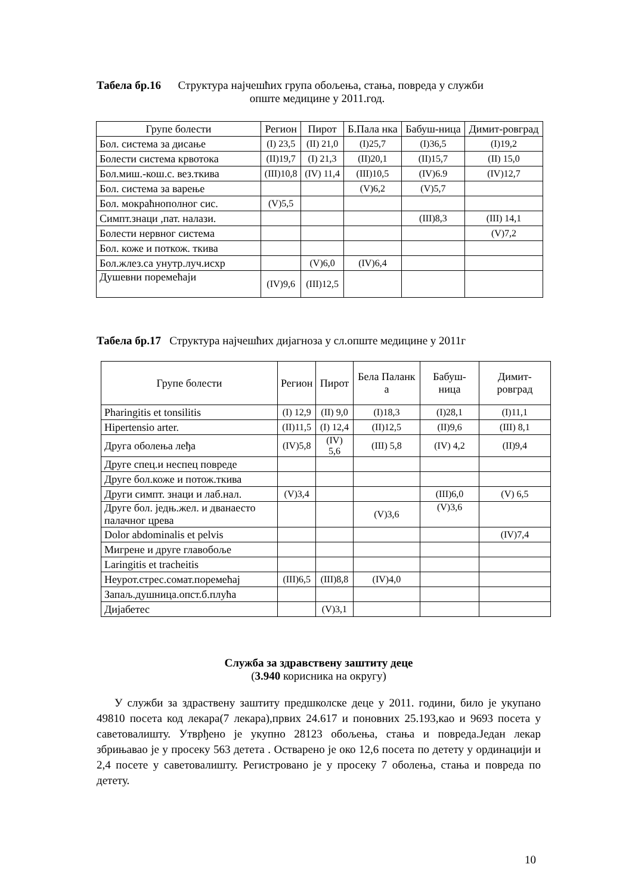Табела бр.16 Структура најчешћих група обољења, стања, повреда у служби
опште медицине у 2011.год.
| Групе болести | Регион | Пирот | Б.Пала нка | Бабуш-ница | Димит-ровград |
| --- | --- | --- | --- | --- | --- |
| Бол. система за дисање | (I) 23,5 | (II) 21,0 | (I)25,7 | (I)36,5 | (I)19,2 |
| Болести система крвотока | (II)19,7 | (I) 21,3 | (II)20,1 | (II)15,7 | (II) 15,0 |
| Бол.миш.-кош.с. вез.ткива | (III)10,8 | (IV) 11,4 | (III)10,5 | (IV)6.9 | (IV)12,7 |
| Бол. система за варење | | | (V)6,2 | (V)5,7 | |
| Бол. мокраћнополног сис. | (V)5,5 | | | | |
| Симпт.знаци ,пат. налази. | | | | (III)8,3 | (III) 14,1 |
| Болести нервног система | | | | | (V)7,2 |
| Бол. коже и поткож. ткива | | | | | |
| Бол.жлез.са унутр.луч.исхр | | (V)6,0 | (IV)6,4 | | |
| Душевни поремећаји | (IV)9,6 | (III)12,5 | | | |
Табела бр.17 Структура најчешћих дијагноза у сл.опште медицине у 2011г
| Групе болести | Регион | Пирот | Бела Паланк а | Бабуш-ница | Димит-ровград |
| --- | --- | --- | --- | --- | --- |
| Pharingitis et tonsilitis | (I) 12,9 | (II) 9,0 | (I)18,3 | (I)28,1 | (I)11,1 |
| Hipertensio arter. | (II)11,5 | (I) 12,4 | (II)12,5 | (II)9,6 | (III) 8,1 |
| Друга оболења леђа | (IV)5,8 | (IV) 5,6 | (III) 5,8 | (IV) 4,2 | (II)9,4 |
| Друге спец.и неспец повреде | | | | | |
| Друге бол.коже и потож.ткива | | | | | |
| Други симпт. знаци и лаб.нал. | (V)3,4 | | | (III)6,0 | (V) 6,5 |
| Друге бол. једњ.жел. и дванаесто палачног црева | | | (V)3,6 | (V)3,6 | |
| Dolor abdominalis et pelvis | | | | | (IV)7,4 |
| Мигрене и друге главобоље | | | | | |
| Laringitis et tracheitis | | | | | |
| Неурот.стрес.сомат.поремећај | (III)6,5 | (III)8,8 | (IV)4,0 | | |
| Запаљ.душница.опст.б.плућа | | | | | |
| Дијабетес | | (V)3,1 | | | |
Служба за здравствену заштиту деце
(3.940 корисника на округу)
У служби за здраствену заштиту предшколске деце у 2011. години, било је укупано 49810 посета код лекара(7 лекара),првих 24.617 и поновних 25.193,као и 9693 посета у саветовалишту. Утврђено је укупно 28123 обољења, стања и повреда.Један лекар збрињавао је у просеку 563 детета . Остварено је око 12,6 посета по детету у ординацији и 2,4 посете у саветовалишту. Регистровано је у просеку 7 оболења, стања и повреда по детету.
10